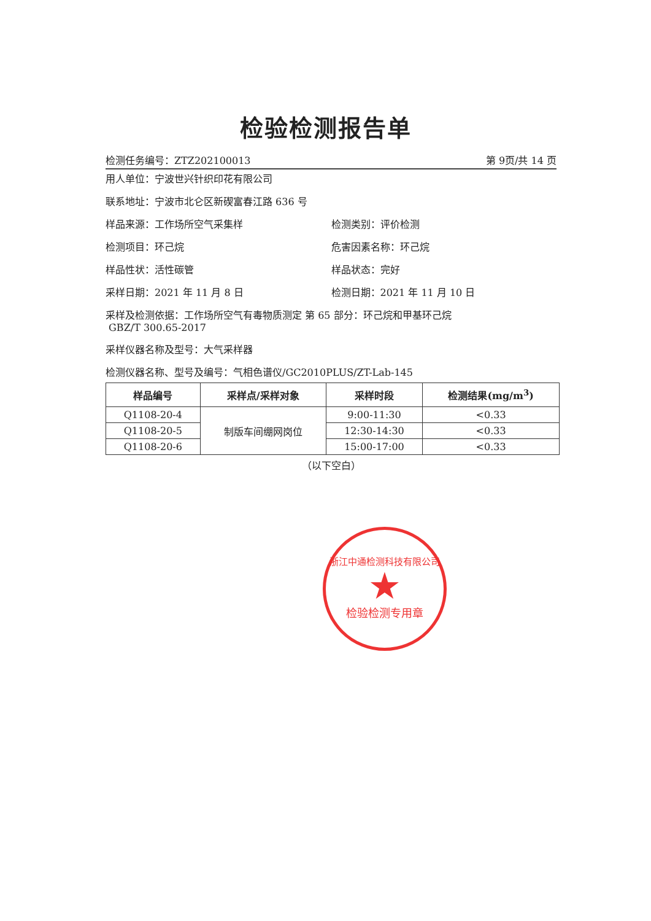检验检测报告单
检测任务编号：ZTZ202100013 第 9页/共 14 页
用人单位：宁波世兴针织印花有限公司
联系地址：宁波市北仑区新碶富春江路 636 号
样品来源：工作场所空气采集样 检测类别：评价检测
检测项目：环己烷 危害因素名称：环己烷
样品性状：活性碳管 样品状态：完好
采样日期：2021 年 11 月 8 日 检测日期：2021 年 11 月 10 日
采样及检测依据：工作场所空气有毒物质测定 第 65 部分：环己烷和甲基环己烷
GBZ/T 300.65-2017
采样仪器名称及型号：大气采样器
检测仪器名称、型号及编号：气相色谱仪/GC2010PLUS/ZT-Lab-145
| 样品编号 | 采样点/采样对象 | 采样时段 | 检测结果(mg/m<sup>3</sup>) |
| --- | --- | --- | --- |
| Q1108-20-4 | 制版车间绷网岗位 | 9:00-11:30 | <0.33 |
| Q1108-20-5 | | 12:30-14:30 | <0.33 |
| Q1108-20-6 | | 15:00-17:00 | <0.33 |
（以下空白）
浙江中通检测科技有限公司
★
检验检测专用章